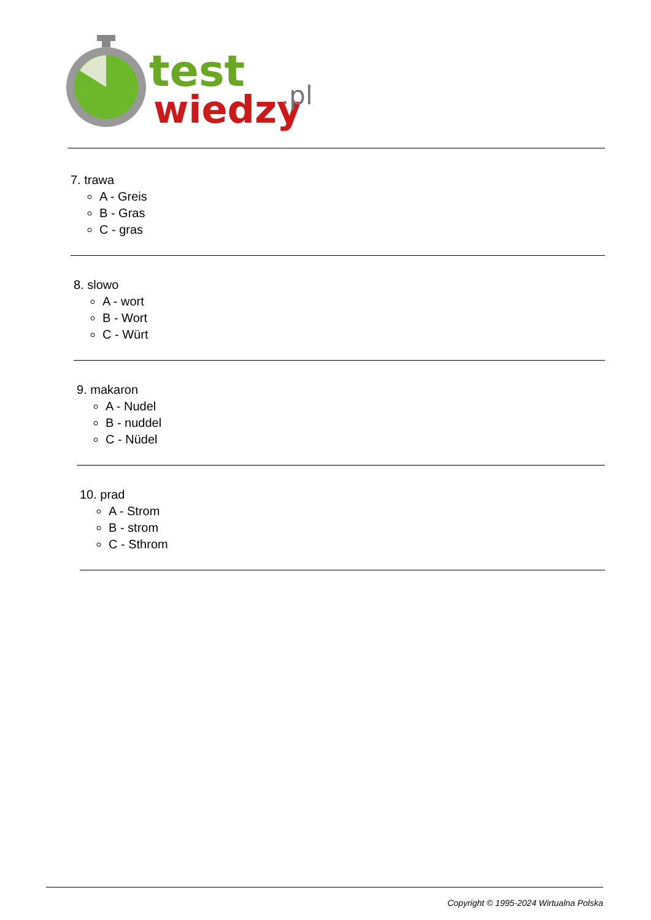test
wiedzy
.pl
7. trawa
A - Greis
B - Gras
C - gras
8. slowo
A - wort
B - Wort
C - Würt
9. makaron
A - Nudel
B - nuddel
C - Nüdel
10. prad
A - Strom
B - strom
C - Sthrom
Copyright © 1995-2024 Wirtualna Polska